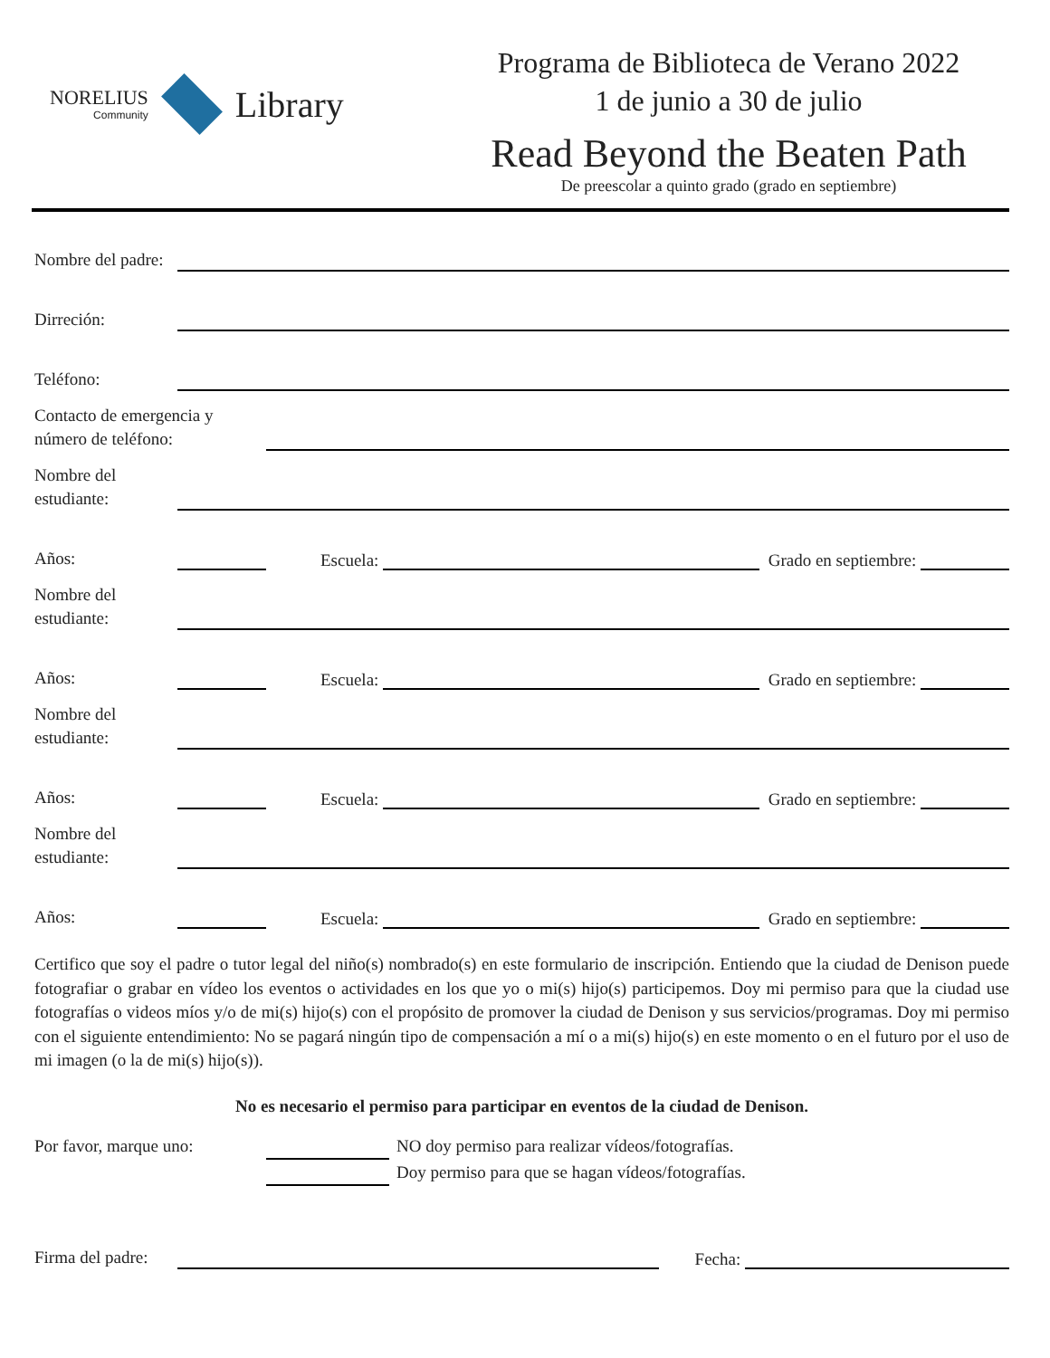NORELIUS
Community
Library
Programa de Biblioteca de Verano 2022
1 de junio a 30 de julio
Read Beyond the Beaten Path
De preescolar a quinto grado (grado en septiembre)
Nombre del padre:
Dirreción:
Teléfono:
Contacto de emergencia y número de teléfono:
Nombre del estudiante:
Años: Escuela: Grado en septiembre:
Nombre del estudiante:
Años: Escuela: Grado en septiembre:
Nombre del estudiante:
Años: Escuela: Grado en septiembre:
Nombre del estudiante:
Años: Escuela: Grado en septiembre:
Certifico que soy el padre o tutor legal del niño(s) nombrado(s) en este formulario de inscripción. Entiendo que la ciudad de Denison puede fotografiar o grabar en vídeo los eventos o actividades en los que yo o mi(s) hijo(s) participemos. Doy mi permiso para que la ciudad use fotografías o videos míos y/o de mi(s) hijo(s) con el propósito de promover la ciudad de Denison y sus servicios/programas. Doy mi permiso con el siguiente entendimiento: No se pagará ningún tipo de compensación a mí o a mi(s) hijo(s) en este momento o en el futuro por el uso de mi imagen (o la de mi(s) hijo(s)).
No es necesario el permiso para participar en eventos de la ciudad de Denison.
Por favor, marque uno: NO doy permiso para realizar vídeos/fotografías.
Doy permiso para que se hagan vídeos/fotografías.
Firma del padre: Fecha: